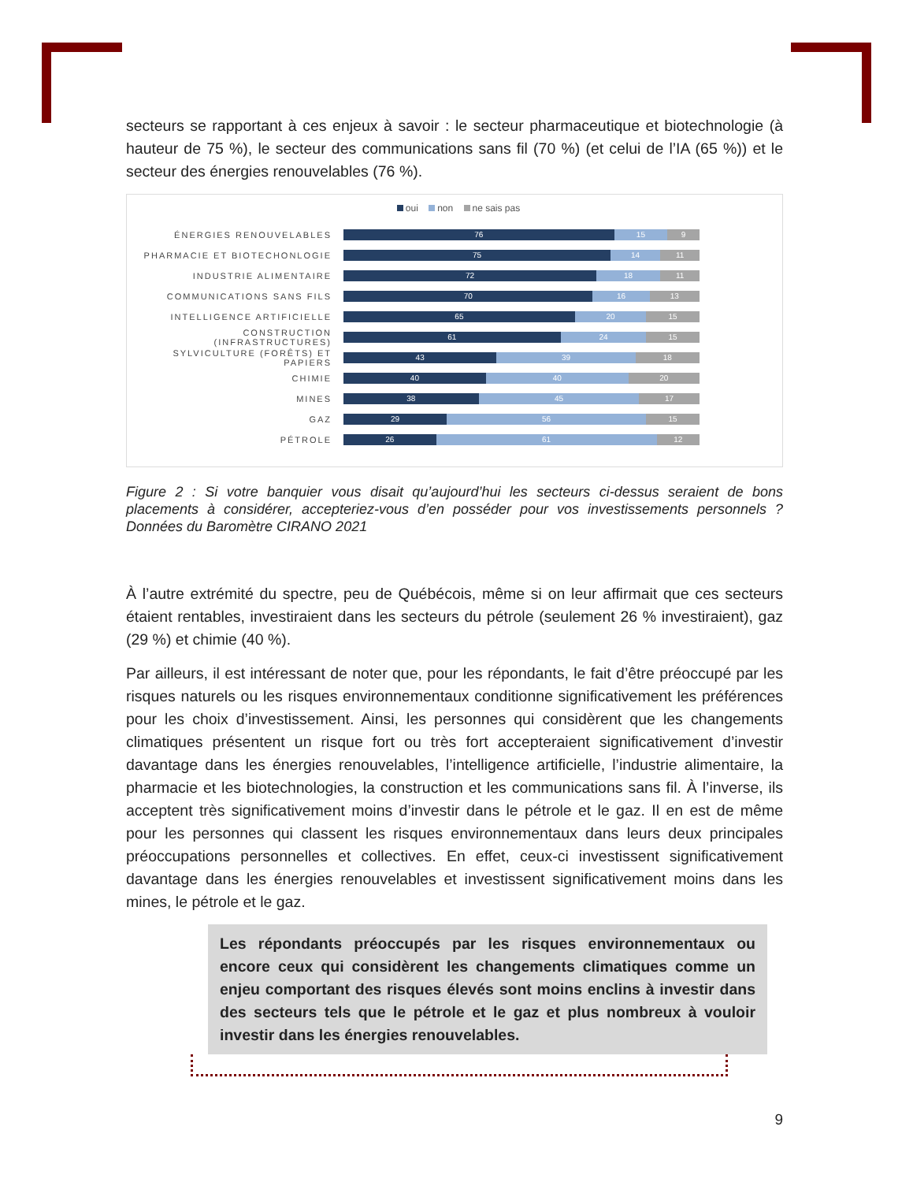secteurs se rapportant à ces enjeux à savoir : le secteur pharmaceutique et biotechnologie (à hauteur de 75 %), le secteur des communications sans fil (70 %) (et celui de l’IA (65 %)) et le secteur des énergies renouvelables (76 %).
oui non ne sais pas
ÉNERGIES RENOUVELABLES
76 15 9
PHARMACIE ET BIOTECHONLOGIE
75 14 11
INDUSTRIE ALIMENTAIRE
72 18 11
COMMUNICATIONS SANS FILS
70 16 13
INTELLIGENCE ARTIFICIELLE
65 20 15
CONSTRUCTION (INFRASTRUCTURES)
61 24 15
SYLVICULTURE (FORÊTS) ET PAPIERS
43 39 18
CHIMIE
40 40 20
MINES
38 45 17
GAZ
29 56 15
PÉTROLE
26 61 12
Figure 2 : Si votre banquier vous disait qu’aujourd’hui les secteurs ci-dessus seraient de bons placements à considérer, accepteriez-vous d’en posséder pour vos investissements personnels ? Données du Baromètre CIRANO 2021
À l’autre extrémité du spectre, peu de Québécois, même si on leur affirmait que ces secteurs étaient rentables, investiraient dans les secteurs du pétrole (seulement 26 % investiraient), gaz (29 %) et chimie (40 %).
Par ailleurs, il est intéressant de noter que, pour les répondants, le fait d’être préoccupé par les risques naturels ou les risques environnementaux conditionne significativement les préférences pour les choix d’investissement. Ainsi, les personnes qui considèrent que les changements climatiques présentent un risque fort ou très fort accepteraient significativement d’investir davantage dans les énergies renouvelables, l’intelligence artificielle, l’industrie alimentaire, la pharmacie et les biotechnologies, la construction et les communications sans fil. À l’inverse, ils acceptent très significativement moins d’investir dans le pétrole et le gaz. Il en est de même pour les personnes qui classent les risques environnementaux dans leurs deux principales préoccupations personnelles et collectives. En effet, ceux-ci investissent significativement davantage dans les énergies renouvelables et investissent significativement moins dans les mines, le pétrole et le gaz.
Les répondants préoccupés par les risques environnementaux ou encore ceux qui considèrent les changements climatiques comme un enjeu comportant des risques élevés sont moins enclins à investir dans des secteurs tels que le pétrole et le gaz et plus nombreux à vouloir investir dans les énergies renouvelables.
9